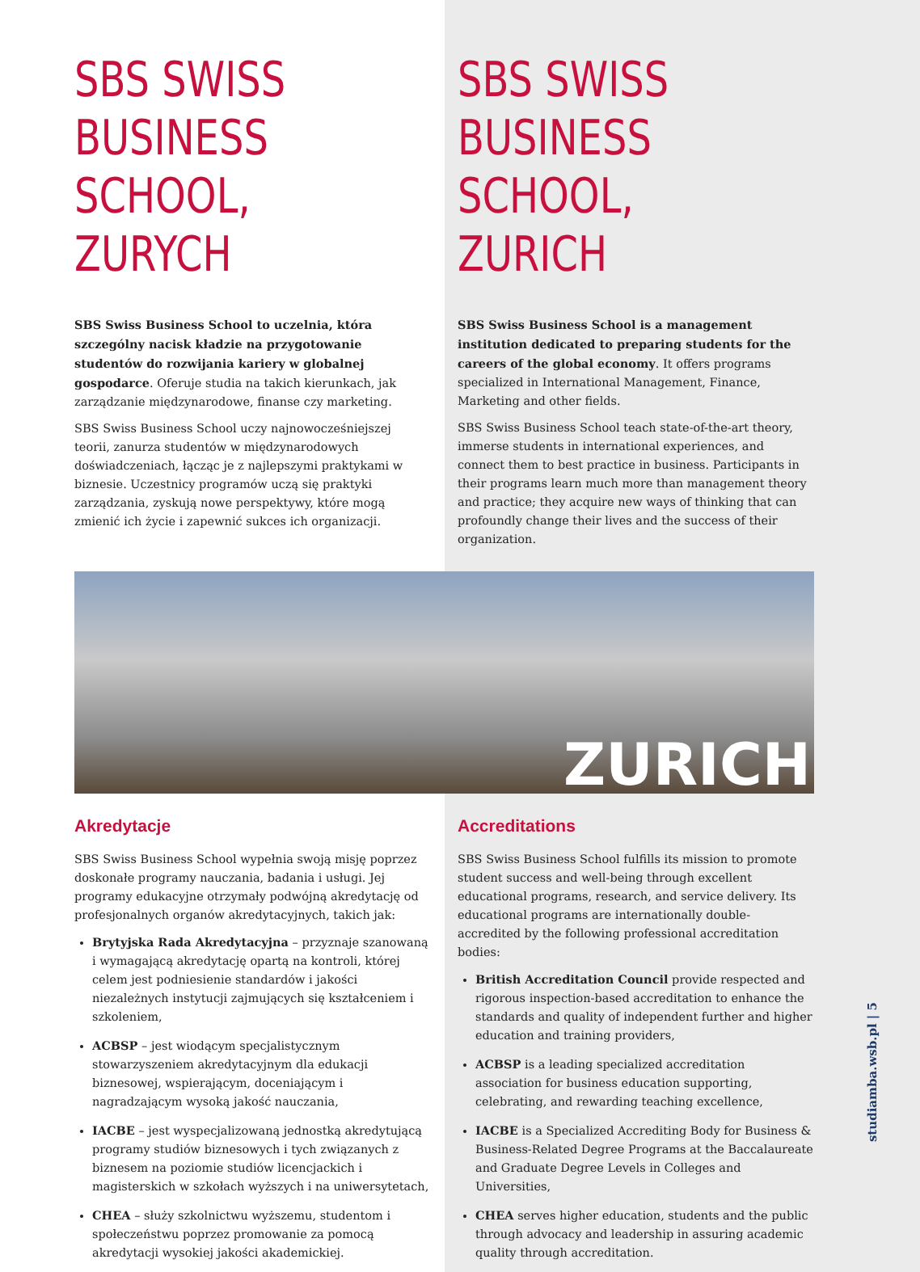SBS SWISS BUSINESS SCHOOL, ZURYCH
SBS Swiss Business School to uczelnia, która szczególny nacisk kładzie na przygotowanie studentów do rozwijania kariery w globalnej gospodarce. Oferuje studia na takich kierunkach, jak zarządzanie międzynarodowe, finanse czy marketing.
SBS Swiss Business School uczy najnowocześniejszej teorii, zanurza studentów w międzynarodowych doświadczeniach, łącząc je z najlepszymi praktykami w biznesie. Uczestnicy programów uczą się praktyki zarządzania, zyskują nowe perspektywy, które mogą zmienić ich życie i zapewnić sukces ich organizacji.
SBS SWISS BUSINESS SCHOOL, ZURICH
SBS Swiss Business School is a management institution dedicated to preparing students for the careers of the global economy. It offers programs specialized in International Management, Finance, Marketing and other fields.
SBS Swiss Business School teach state-of-the-art theory, immerse students in international experiences, and connect them to best practice in business. Participants in their programs learn much more than management theory and practice; they acquire new ways of thinking that can profoundly change their lives and the success of their organization.
ZURICH
Akredytacje
SBS Swiss Business School wypełnia swoją misję poprzez doskonałe programy nauczania, badania i usługi. Jej programy edukacyjne otrzymały podwójną akredytację od profesjonalnych organów akredytacyjnych, takich jak:
Brytyjska Rada Akredytacyjna – przyznaje szanowaną i wymagającą akredytację opartą na kontroli, której celem jest podniesienie standardów i jakości niezależnych instytucji zajmujących się kształceniem i szkoleniem,
ACBSP – jest wiodącym specjalistycznym stowarzyszeniem akredytacyjnym dla edukacji biznesowej, wspierającym, doceniającym i nagradzającym wysoką jakość nauczania,
IACBE – jest wyspecjalizowaną jednostką akredytującą programy studiów biznesowych i tych związanych z biznesem na poziomie studiów licencjackich i magisterskich w szkołach wyższych i na uniwersytetach,
CHEA – służy szkolnictwu wyższemu, studentom i społeczeństwu poprzez promowanie za pomocą akredytacji wysokiej jakości akademickiej.
Accreditations
SBS Swiss Business School fulfills its mission to promote student success and well-being through excellent educational programs, research, and service delivery. Its educational programs are internationally double-accredited by the following professional accreditation bodies:
British Accreditation Council provide respected and rigorous inspection-based accreditation to enhance the standards and quality of independent further and higher education and training providers,
ACBSP is a leading specialized accreditation association for business education supporting, celebrating, and rewarding teaching excellence,
IACBE is a Specialized Accrediting Body for Business & Business-Related Degree Programs at the Baccalaureate and Graduate Degree Levels in Colleges and Universities,
CHEA serves higher education, students and the public through advocacy and leadership in assuring academic quality through accreditation.
studiamba.wsb.pl | 5